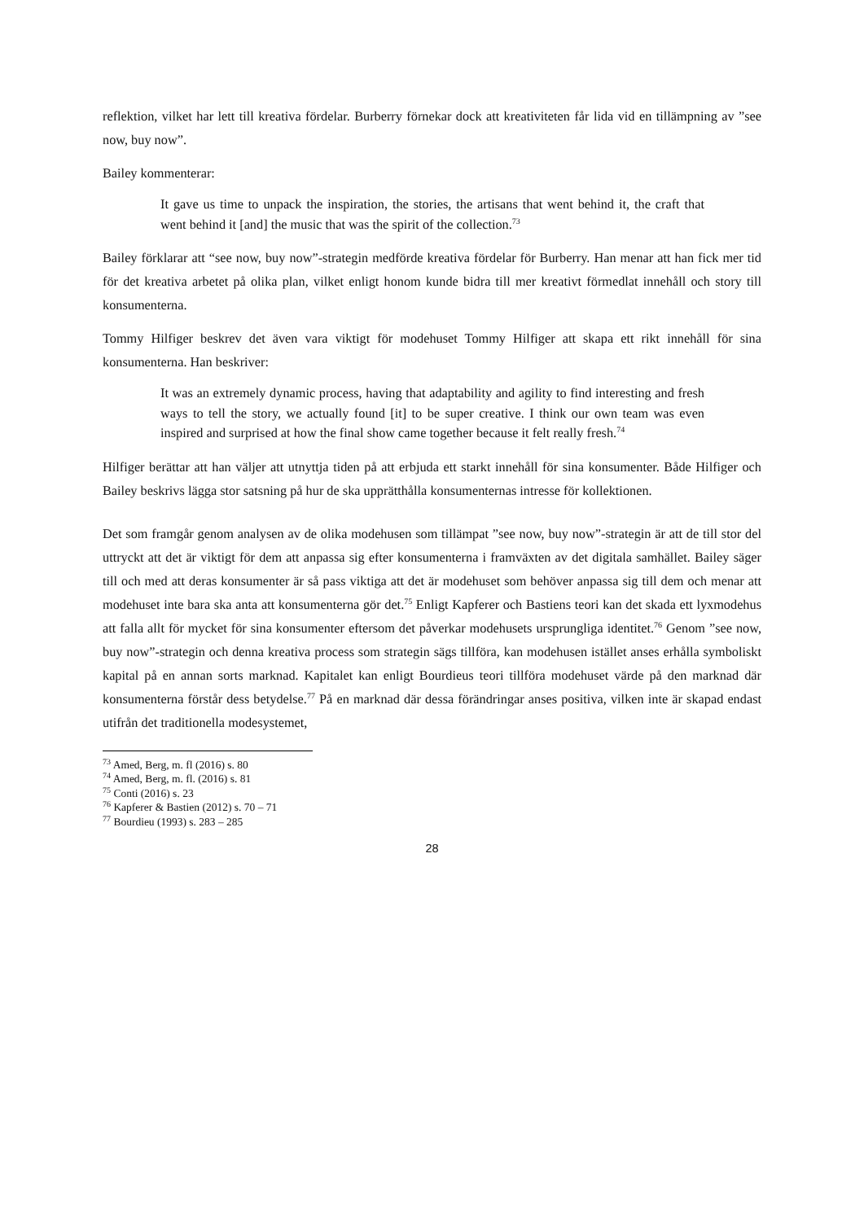reflektion, vilket har lett till kreativa fördelar. Burberry förnekar dock att kreativiteten får lida vid en tillämpning av ”see now, buy now”.
Bailey kommenterar:
It gave us time to unpack the inspiration, the stories, the artisans that went behind it, the craft that went behind it [and] the music that was the spirit of the collection.<sup>73</sup>
Bailey förklarar att “see now, buy now”-strategin medförde kreativa fördelar för Burberry. Han menar att han fick mer tid för det kreativa arbetet på olika plan, vilket enligt honom kunde bidra till mer kreativt förmedlat innehåll och story till konsumenterna.
Tommy Hilfiger beskrev det även vara viktigt för modehuset Tommy Hilfiger att skapa ett rikt innehåll för sina konsumenterna. Han beskriver:
It was an extremely dynamic process, having that adaptability and agility to find interesting and fresh ways to tell the story, we actually found [it] to be super creative. I think our own team was even inspired and surprised at how the final show came together because it felt really fresh.<sup>74</sup>
Hilfiger berättar att han väljer att utnyttja tiden på att erbjuda ett starkt innehåll för sina konsumenter. Både Hilfiger och Bailey beskrivs lägga stor satsning på hur de ska upprätthålla konsumenternas intresse för kollektionen.
Det som framgår genom analysen av de olika modehusen som tillämpat ”see now, buy now”-strategin är att de till stor del uttryckt att det är viktigt för dem att anpassa sig efter konsumenterna i framväxten av det digitala samhället. Bailey säger till och med att deras konsumenter är så pass viktiga att det är modehuset som behöver anpassa sig till dem och menar att modehuset inte bara ska anta att konsumenterna gör det.<sup>75</sup> Enligt Kapferer och Bastiens teori kan det skada ett lyxmodehus att falla allt för mycket för sina konsumenter eftersom det påverkar modehusets ursprungliga identitet.<sup>76</sup> Genom ”see now, buy now”-strategin och denna kreativa process som strategin sägs tillföra, kan modehusen istället anses erhålla symboliskt kapital på en annan sorts marknad. Kapitalet kan enligt Bourdieus teori tillföra modehuset värde på den marknad där konsumenterna förstår dess betydelse.<sup>77</sup> På en marknad där dessa förändringar anses positiva, vilken inte är skapad endast utifrån det traditionella modesystemet,
<sup>73</sup> Amed, Berg, m. fl (2016) s. 80
<sup>74</sup> Amed, Berg, m. fl. (2016) s. 81
<sup>75</sup> Conti (2016) s. 23
<sup>76</sup> Kapferer & Bastien (2012) s. 70 – 71
<sup>77</sup> Bourdieu (1993) s. 283 – 285
28